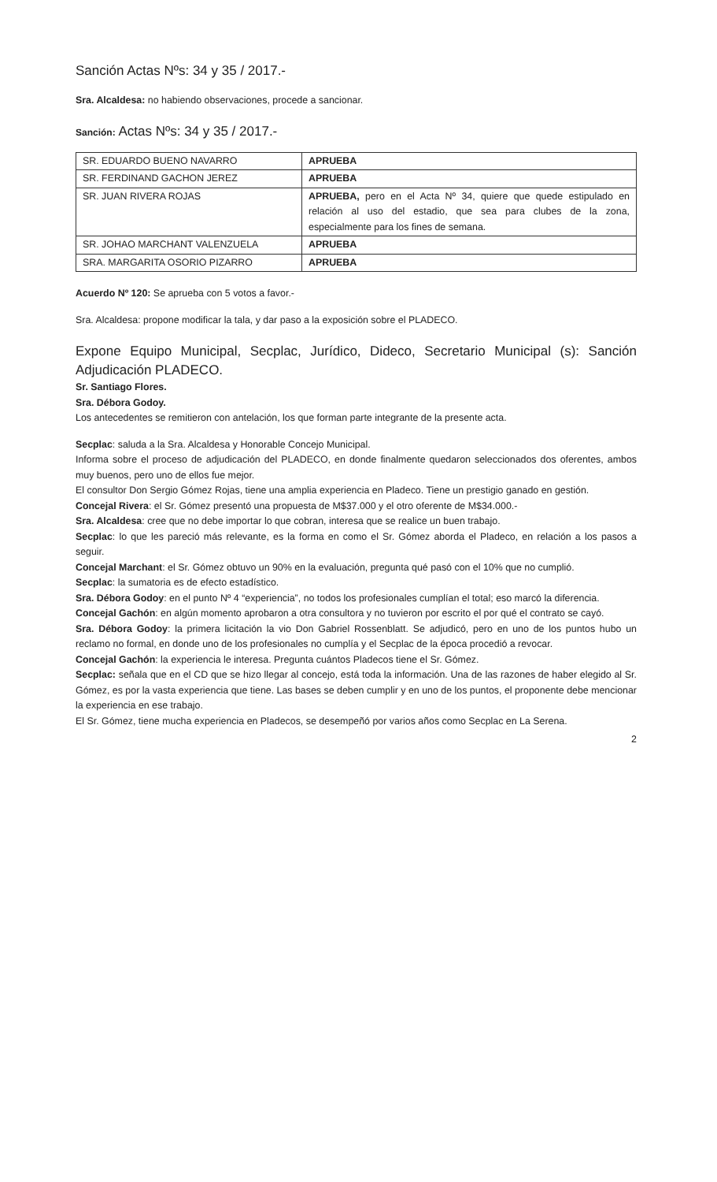Sanción Actas Nºs: 34 y 35 / 2017.-
Sra. Alcaldesa: no habiendo observaciones, procede a sancionar.
Sanción: Actas Nºs: 34 y 35 / 2017.-
| SR. EDUARDO BUENO NAVARRO | APRUEBA |
| SR. FERDINAND GACHON JEREZ | APRUEBA |
| SR. JUAN RIVERA ROJAS | APRUEBA, pero en el Acta Nº 34, quiere que quede estipulado en relación al uso del estadio, que sea para clubes de la zona, especialmente para los fines de semana. |
| SR. JOHAO MARCHANT VALENZUELA | APRUEBA |
| SRA. MARGARITA OSORIO PIZARRO | APRUEBA |
Acuerdo Nº 120: Se aprueba con 5 votos a favor.-
Sra. Alcaldesa: propone modificar la tala, y dar paso a la exposición sobre el PLADECO.
Expone Equipo Municipal, Secplac, Jurídico, Dideco, Secretario Municipal (s): Sanción Adjudicación PLADECO.
Sr. Santiago Flores.
Sra. Débora Godoy.
Los antecedentes se remitieron con antelación, los que forman parte integrante de la presente acta.
Secplac: saluda a la Sra. Alcaldesa y Honorable Concejo Municipal.
Informa sobre el proceso de adjudicación del PLADECO, en donde finalmente quedaron seleccionados dos oferentes, ambos muy buenos, pero uno de ellos fue mejor.
El consultor Don Sergio Gómez Rojas, tiene una amplia experiencia en Pladeco. Tiene un prestigio ganado en gestión.
Concejal Rivera: el Sr. Gómez presentó una propuesta de M$37.000 y el otro oferente de M$34.000.-
Sra. Alcaldesa: cree que no debe importar lo que cobran, interesa que se realice un buen trabajo.
Secplac: lo que les pareció más relevante, es la forma en como el Sr. Gómez aborda el Pladeco, en relación a los pasos a seguir.
Concejal Marchant: el Sr. Gómez obtuvo un 90% en la evaluación, pregunta qué pasó con el 10% que no cumplió.
Secplac: la sumatoria es de efecto estadístico.
Sra. Débora Godoy: en el punto Nº 4 “experiencia”, no todos los profesionales cumplían el total; eso marcó la diferencia.
Concejal Gachón: en algún momento aprobaron a otra consultora y no tuvieron por escrito el por qué el contrato se cayó.
Sra. Débora Godoy: la primera licitación la vio Don Gabriel Rossenblatt. Se adjudicó, pero en uno de los puntos hubo un reclamo no formal, en donde uno de los profesionales no cumplía y el Secplac de la época procedió a revocar.
Concejal Gachón: la experiencia le interesa. Pregunta cuántos Pladecos tiene el Sr. Gómez.
Secplac: señala que en el CD que se hizo llegar al concejo, está toda la información. Una de las razones de haber elegido al Sr. Gómez, es por la vasta experiencia que tiene. Las bases se deben cumplir y en uno de los puntos, el proponente debe mencionar la experiencia en ese trabajo.
El Sr. Gómez, tiene mucha experiencia en Pladecos, se desempeñó por varios años como Secplac en La Serena.
2